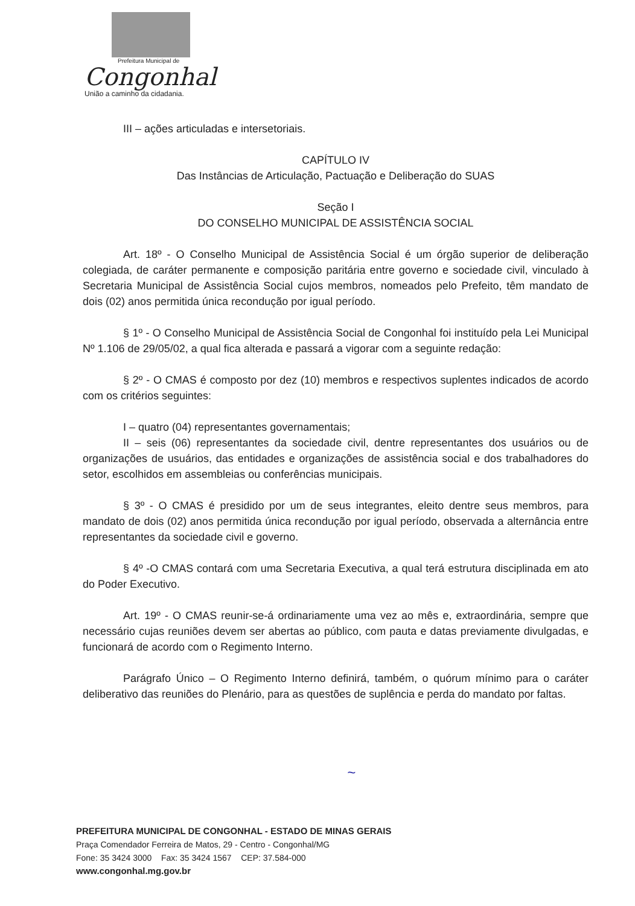Prefeitura Municipal de
Congonhal
União a caminho da cidadania.
III – ações articuladas e intersetoriais.
CAPÍTULO IV
Das Instâncias de Articulação, Pactuação e Deliberação do SUAS
Seção I
DO CONSELHO MUNICIPAL DE ASSISTÊNCIA SOCIAL
Art. 18º - O Conselho Municipal de Assistência Social é um órgão superior de deliberação colegiada, de caráter permanente e composição paritária entre governo e sociedade civil, vinculado à Secretaria Municipal de Assistência Social cujos membros, nomeados pelo Prefeito, têm mandato de dois (02) anos permitida única recondução por igual período.
§ 1º - O Conselho Municipal de Assistência Social de Congonhal foi instituído pela Lei Municipal Nº 1.106 de 29/05/02, a qual fica alterada e passará a vigorar com a seguinte redação:
§ 2º - O CMAS é composto por dez (10) membros e respectivos suplentes indicados de acordo com os critérios seguintes:
I – quatro (04) representantes governamentais;
II – seis (06) representantes da sociedade civil, dentre representantes dos usuários ou de organizações de usuários, das entidades e organizações de assistência social e dos trabalhadores do setor, escolhidos em assembleias ou conferências municipais.
§ 3º - O CMAS é presidido por um de seus integrantes, eleito dentre seus membros, para mandato de dois (02) anos permitida única recondução por igual período, observada a alternância entre representantes da sociedade civil e governo.
§ 4º -O CMAS contará com uma Secretaria Executiva, a qual terá estrutura disciplinada em ato do Poder Executivo.
Art. 19º - O CMAS reunir-se-á ordinariamente uma vez ao mês e, extraordinária, sempre que necessário cujas reuniões devem ser abertas ao público, com pauta e datas previamente divulgadas, e funcionará de acordo com o Regimento Interno.
Parágrafo Único – O Regimento Interno definirá, também, o quórum mínimo para o caráter deliberativo das reuniões do Plenário, para as questões de suplência e perda do mandato por faltas.
~
PREFEITURA MUNICIPAL DE CONGONHAL - ESTADO DE MINAS GERAIS
Praça Comendador Ferreira de Matos, 29 - Centro - Congonhal/MG
Fone: 35 3424 3000 Fax: 35 3424 1567 CEP: 37.584-000
www.congonhal.mg.gov.br